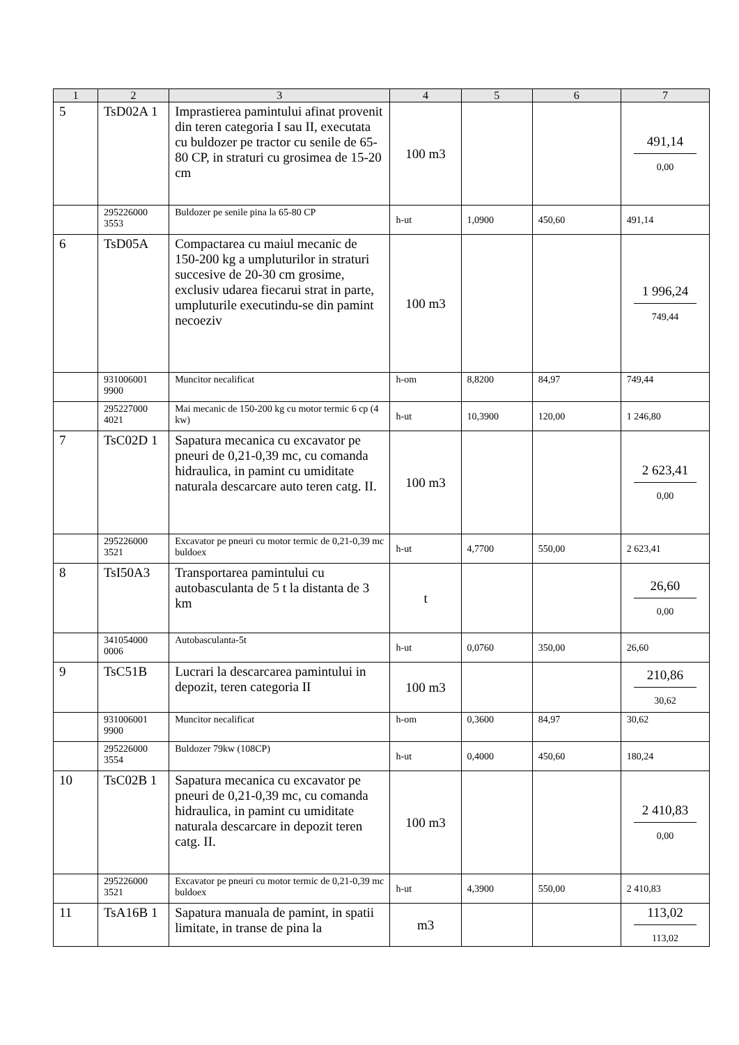| 1 | 2 | 3 | 4 | 5 | 6 | 7 |
| --- | --- | --- | --- | --- | --- | --- |
| 5 | TsD02A 1 | Imprastierea pamintului afinat provenit din teren categoria I sau II, executata cu buldozer pe tractor cu senile de 65-80 CP, in straturi cu grosimea de 15-20 cm | 100 m3 | | | 491,14 0,00 |
| | 295226000 3553 | Buldozer pe senile pina la 65-80 CP | h-ut | 1,0900 | 450,60 | 491,14 |
| 6 | TsD05A | Compactarea cu maiul mecanic de 150-200 kg a umpluturilor in straturi succesive de 20-30 cm grosime, exclusiv udarea fiecarui strat in parte, umpluturile executindu-se din pamint necoeziv | 100 m3 | | | 1 996,24 749,44 |
| | 931006001 9900 | Muncitor necalificat | h-om | 8,8200 | 84,97 | 749,44 |
| | 295227000 4021 | Mai mecanic de 150-200 kg cu motor termic 6 cp (4 kw) | h-ut | 10,3900 | 120,00 | 1 246,80 |
| 7 | TsC02D 1 | Sapatura mecanica cu excavator pe pneuri de 0,21-0,39 mc, cu comanda hidraulica, in pamint cu umiditate naturala descarcare auto teren catg. II. | 100 m3 | | | 2 623,41 0,00 |
| | 295226000 3521 | Excavator pe pneuri cu motor termic de 0,21-0,39 mc buldoex | h-ut | 4,7700 | 550,00 | 2 623,41 |
| 8 | TsI50A3 | Transportarea pamintului cu autobasculanta de 5 t la distanta de 3 km | t | | | 26,60 0,00 |
| | 341054000 0006 | Autobasculanta-5t | h-ut | 0,0760 | 350,00 | 26,60 |
| 9 | TsC51B | Lucrari la descarcarea pamintului in depozit, teren categoria II | 100 m3 | | | 210,86 30,62 |
| | 931006001 9900 | Muncitor necalificat | h-om | 0,3600 | 84,97 | 30,62 |
| | 295226000 3554 | Buldozer 79kw (108CP) | h-ut | 0,4000 | 450,60 | 180,24 |
| 10 | TsC02B 1 | Sapatura mecanica cu excavator pe pneuri de 0,21-0,39 mc, cu comanda hidraulica, in pamint cu umiditate naturala descarcare in depozit teren catg. II. | 100 m3 | | | 2 410,83 0,00 |
| | 295226000 3521 | Excavator pe pneuri cu motor termic de 0,21-0,39 mc buldoex | h-ut | 4,3900 | 550,00 | 2 410,83 |
| 11 | TsA16B 1 | Sapatura manuala de pamint, in spatii limitate, in transe de pina la | m3 | | | 113,02 113,02 |